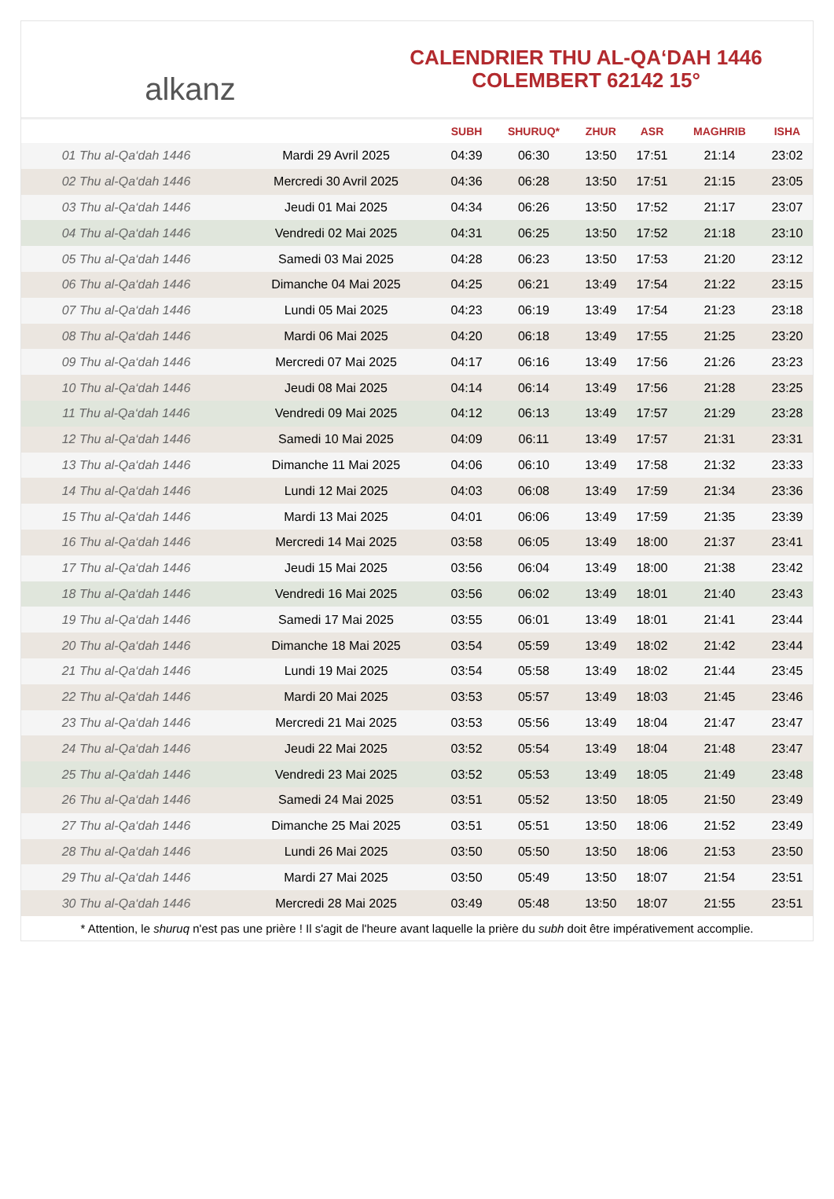alkanz
CALENDRIER THU AL-QA‘DAH 1446
COLEMBERT 62142 15°
| | | SUBH | SHURUQ* | ZHUR | ASR | MAGHRIB | ISHA |
| --- | --- | --- | --- | --- | --- | --- | --- |
| 01 Thu al-Qa‘dah 1446 | Mardi 29 Avril 2025 | 04:39 | 06:30 | 13:50 | 17:51 | 21:14 | 23:02 |
| 02 Thu al-Qa‘dah 1446 | Mercredi 30 Avril 2025 | 04:36 | 06:28 | 13:50 | 17:51 | 21:15 | 23:05 |
| 03 Thu al-Qa‘dah 1446 | Jeudi 01 Mai 2025 | 04:34 | 06:26 | 13:50 | 17:52 | 21:17 | 23:07 |
| 04 Thu al-Qa‘dah 1446 | Vendredi 02 Mai 2025 | 04:31 | 06:25 | 13:50 | 17:52 | 21:18 | 23:10 |
| 05 Thu al-Qa‘dah 1446 | Samedi 03 Mai 2025 | 04:28 | 06:23 | 13:50 | 17:53 | 21:20 | 23:12 |
| 06 Thu al-Qa‘dah 1446 | Dimanche 04 Mai 2025 | 04:25 | 06:21 | 13:49 | 17:54 | 21:22 | 23:15 |
| 07 Thu al-Qa‘dah 1446 | Lundi 05 Mai 2025 | 04:23 | 06:19 | 13:49 | 17:54 | 21:23 | 23:18 |
| 08 Thu al-Qa‘dah 1446 | Mardi 06 Mai 2025 | 04:20 | 06:18 | 13:49 | 17:55 | 21:25 | 23:20 |
| 09 Thu al-Qa‘dah 1446 | Mercredi 07 Mai 2025 | 04:17 | 06:16 | 13:49 | 17:56 | 21:26 | 23:23 |
| 10 Thu al-Qa‘dah 1446 | Jeudi 08 Mai 2025 | 04:14 | 06:14 | 13:49 | 17:56 | 21:28 | 23:25 |
| 11 Thu al-Qa‘dah 1446 | Vendredi 09 Mai 2025 | 04:12 | 06:13 | 13:49 | 17:57 | 21:29 | 23:28 |
| 12 Thu al-Qa‘dah 1446 | Samedi 10 Mai 2025 | 04:09 | 06:11 | 13:49 | 17:57 | 21:31 | 23:31 |
| 13 Thu al-Qa‘dah 1446 | Dimanche 11 Mai 2025 | 04:06 | 06:10 | 13:49 | 17:58 | 21:32 | 23:33 |
| 14 Thu al-Qa‘dah 1446 | Lundi 12 Mai 2025 | 04:03 | 06:08 | 13:49 | 17:59 | 21:34 | 23:36 |
| 15 Thu al-Qa‘dah 1446 | Mardi 13 Mai 2025 | 04:01 | 06:06 | 13:49 | 17:59 | 21:35 | 23:39 |
| 16 Thu al-Qa‘dah 1446 | Mercredi 14 Mai 2025 | 03:58 | 06:05 | 13:49 | 18:00 | 21:37 | 23:41 |
| 17 Thu al-Qa‘dah 1446 | Jeudi 15 Mai 2025 | 03:56 | 06:04 | 13:49 | 18:00 | 21:38 | 23:42 |
| 18 Thu al-Qa‘dah 1446 | Vendredi 16 Mai 2025 | 03:56 | 06:02 | 13:49 | 18:01 | 21:40 | 23:43 |
| 19 Thu al-Qa‘dah 1446 | Samedi 17 Mai 2025 | 03:55 | 06:01 | 13:49 | 18:01 | 21:41 | 23:44 |
| 20 Thu al-Qa‘dah 1446 | Dimanche 18 Mai 2025 | 03:54 | 05:59 | 13:49 | 18:02 | 21:42 | 23:44 |
| 21 Thu al-Qa‘dah 1446 | Lundi 19 Mai 2025 | 03:54 | 05:58 | 13:49 | 18:02 | 21:44 | 23:45 |
| 22 Thu al-Qa‘dah 1446 | Mardi 20 Mai 2025 | 03:53 | 05:57 | 13:49 | 18:03 | 21:45 | 23:46 |
| 23 Thu al-Qa‘dah 1446 | Mercredi 21 Mai 2025 | 03:53 | 05:56 | 13:49 | 18:04 | 21:47 | 23:47 |
| 24 Thu al-Qa‘dah 1446 | Jeudi 22 Mai 2025 | 03:52 | 05:54 | 13:49 | 18:04 | 21:48 | 23:47 |
| 25 Thu al-Qa‘dah 1446 | Vendredi 23 Mai 2025 | 03:52 | 05:53 | 13:49 | 18:05 | 21:49 | 23:48 |
| 26 Thu al-Qa‘dah 1446 | Samedi 24 Mai 2025 | 03:51 | 05:52 | 13:50 | 18:05 | 21:50 | 23:49 |
| 27 Thu al-Qa‘dah 1446 | Dimanche 25 Mai 2025 | 03:51 | 05:51 | 13:50 | 18:06 | 21:52 | 23:49 |
| 28 Thu al-Qa‘dah 1446 | Lundi 26 Mai 2025 | 03:50 | 05:50 | 13:50 | 18:06 | 21:53 | 23:50 |
| 29 Thu al-Qa‘dah 1446 | Mardi 27 Mai 2025 | 03:50 | 05:49 | 13:50 | 18:07 | 21:54 | 23:51 |
| 30 Thu al-Qa‘dah 1446 | Mercredi 28 Mai 2025 | 03:49 | 05:48 | 13:50 | 18:07 | 21:55 | 23:51 |
* Attention, le shuruq n'est pas une prière ! Il s'agit de l'heure avant laquelle la prière du subh doit être impérativement accomplie.